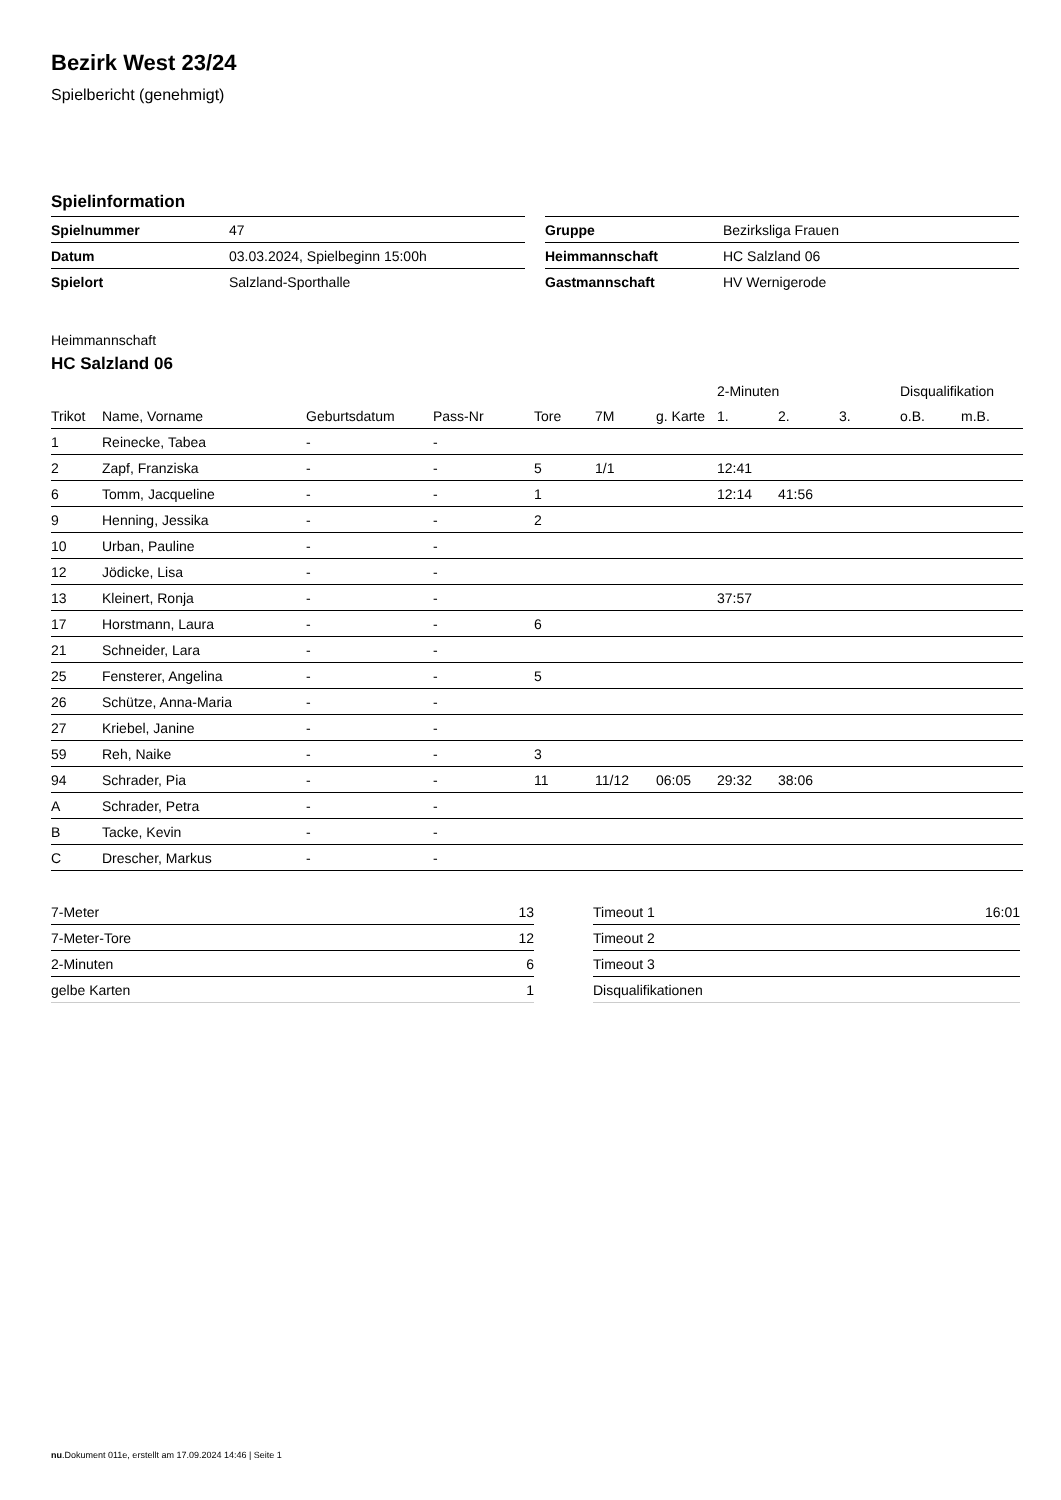Bezirk West 23/24
Spielbericht (genehmigt)
Spielinformation
| Spielnummer | 47 |
| Datum | 03.03.2024, Spielbeginn 15:00h |
| Spielort | Salzland-Sporthalle |
| Gruppe | Bezirksliga Frauen |
| Heimmannschaft | HC Salzland 06 |
| Gastmannschaft | HV Wernigerode |
Heimmannschaft
HC Salzland 06
| | | | | | | | 2-Minuten | | | Disqualifikation | |
| --- | --- | --- | --- | --- | --- | --- | --- | --- | --- | --- | --- |
| Trikot | Name, Vorname | Geburtsdatum | Pass-Nr | Tore | 7M | g. Karte | 1. | 2. | 3. | o.B. | m.B. |
| 1 | Reinecke, Tabea | - | - | | | | | | | | |
| 2 | Zapf, Franziska | - | - | 5 | 1/1 | | 12:41 | | | | |
| 6 | Tomm, Jacqueline | - | - | 1 | | | 12:14 | 41:56 | | | |
| 9 | Henning, Jessika | - | - | 2 | | | | | | | |
| 10 | Urban, Pauline | - | - | | | | | | | | |
| 12 | Jödicke, Lisa | - | - | | | | | | | | |
| 13 | Kleinert, Ronja | - | - | | | | 37:57 | | | | |
| 17 | Horstmann, Laura | - | - | 6 | | | | | | | |
| 21 | Schneider, Lara | - | - | | | | | | | | |
| 25 | Fensterer, Angelina | - | - | 5 | | | | | | | |
| 26 | Schütze, Anna-Maria | - | - | | | | | | | | |
| 27 | Kriebel, Janine | - | - | | | | | | | | |
| 59 | Reh, Naike | - | - | 3 | | | | | | | |
| 94 | Schrader, Pia | - | - | 11 | 11/12 | 06:05 | 29:32 | 38:06 | | | |
| A | Schrader, Petra | - | - | | | | | | | | |
| B | Tacke, Kevin | - | - | | | | | | | | |
| C | Drescher, Markus | - | - | | | | | | | | |
| 7-Meter | 13 |
| 7-Meter-Tore | 12 |
| 2-Minuten | 6 |
| gelbe Karten | 1 |
| Timeout 1 | 16:01 |
| Timeout 2 | |
| Timeout 3 | |
| Disqualifikationen | |
nu.Dokument 011e, erstellt am 17.09.2024 14:46 | Seite 1